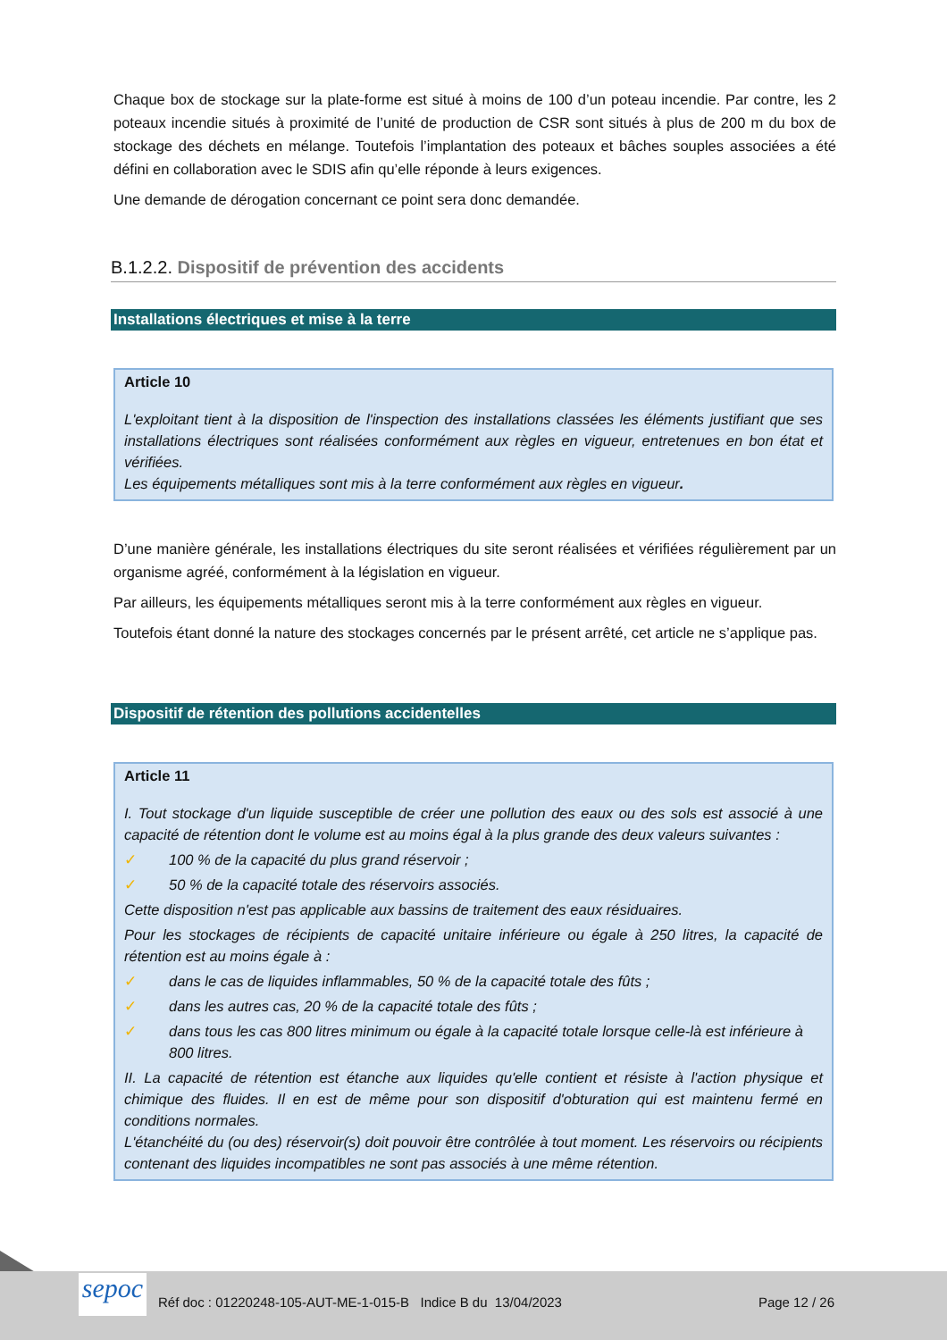Chaque box de stockage sur la plate-forme est situé à moins de 100 d’un poteau incendie. Par contre, les 2 poteaux incendie situés à proximité de l’unité de production de CSR sont situés à plus de 200 m du box de stockage des déchets en mélange. Toutefois l’implantation des poteaux et bâches souples associées a été défini en collaboration avec le SDIS afin qu’elle réponde à leurs exigences.
Une demande de dérogation concernant ce point sera donc demandée.
B.1.2.2. Dispositif de prévention des accidents
Installations électriques et mise à la terre
Article 10
L'exploitant tient à la disposition de l'inspection des installations classées les éléments justifiant que ses installations électriques sont réalisées conformément aux règles en vigueur, entretenues en bon état et vérifiées.
Les équipements métalliques sont mis à la terre conformément aux règles en vigueur.
D’une manière générale, les installations électriques du site seront réalisées et vérifiées régulièrement par un organisme agréé, conformément à la législation en vigueur.
Par ailleurs, les équipements métalliques seront mis à la terre conformément aux règles en vigueur.
Toutefois étant donné la nature des stockages concernés par le présent arrêté, cet article ne s’applique pas.
Dispositif de rétention des pollutions accidentelles
Article 11
I. Tout stockage d'un liquide susceptible de créer une pollution des eaux ou des sols est associé à une capacité de rétention dont le volume est au moins égal à la plus grande des deux valeurs suivantes :
✓ 100 % de la capacité du plus grand réservoir ;
✓ 50 % de la capacité totale des réservoirs associés.
Cette disposition n'est pas applicable aux bassins de traitement des eaux résiduaires.
Pour les stockages de récipients de capacité unitaire inférieure ou égale à 250 litres, la capacité de rétention est au moins égale à :
✓ dans le cas de liquides inflammables, 50 % de la capacité totale des fûts ;
✓ dans les autres cas, 20 % de la capacité totale des fûts ;
✓ dans tous les cas 800 litres minimum ou égale à la capacité totale lorsque celle-là est inférieure à 800 litres.
II. La capacité de rétention est étanche aux liquides qu'elle contient et résiste à l'action physique et chimique des fluides. Il en est de même pour son dispositif d'obturation qui est maintenu fermé en conditions normales.
L'étanchéité du (ou des) réservoir(s) doit pouvoir être contrôlée à tout moment. Les réservoirs ou récipients contenant des liquides incompatibles ne sont pas associés à une même rétention.
sepoc
Réf doc : 01220248-105-AUT-ME-1-015-B Indice B du 13/04/2023 Page 12 / 26